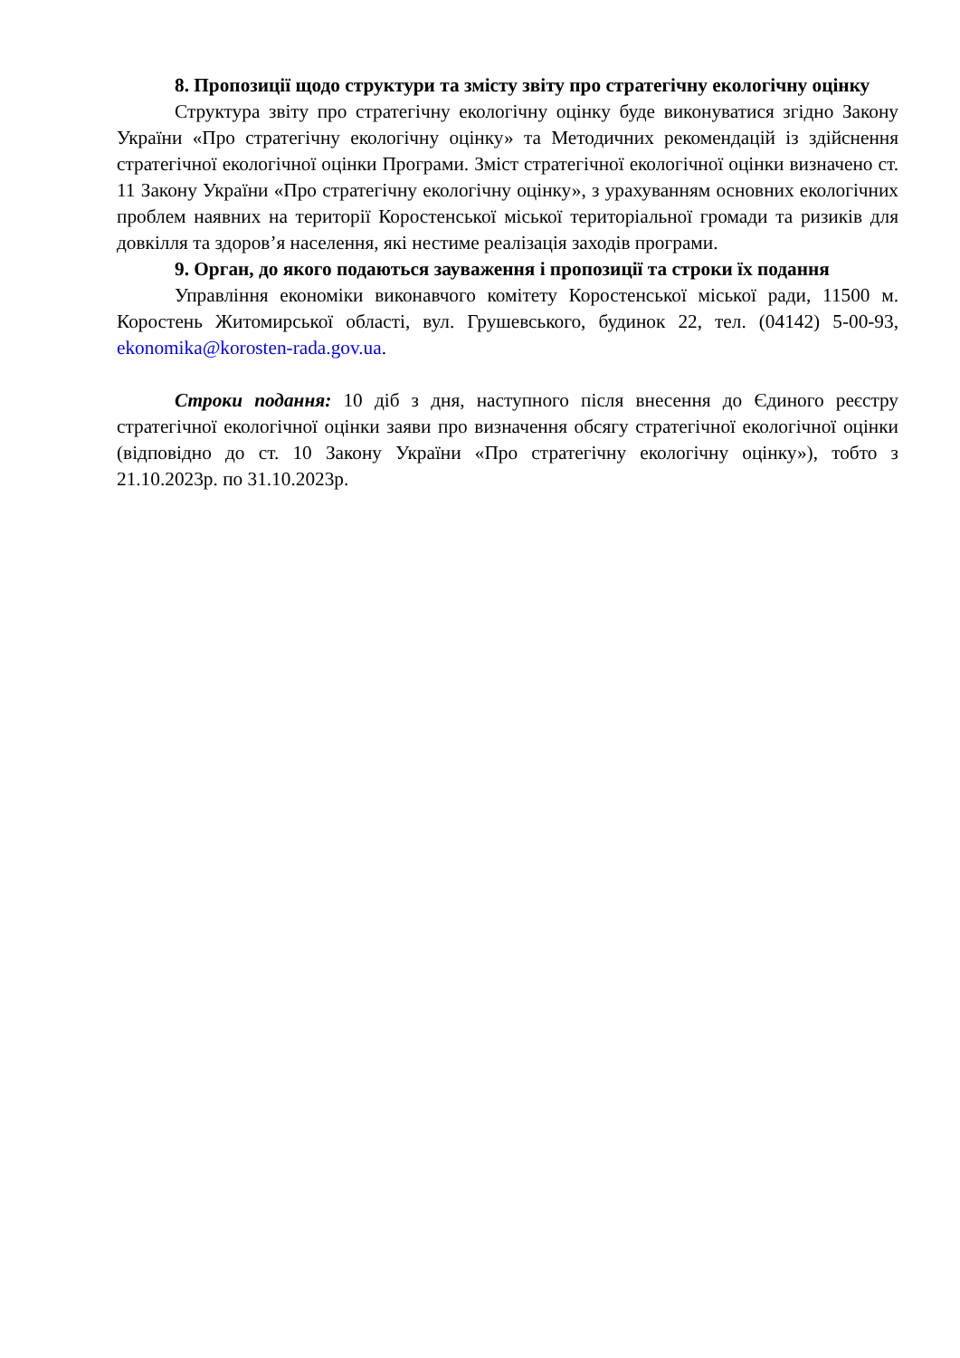8. Пропозиції щодо структури та змісту звіту про стратегічну екологічну оцінку
Структура звіту про стратегічну екологічну оцінку буде виконуватися згідно Закону України «Про стратегічну екологічну оцінку» та Методичних рекомендацій із здійснення стратегічної екологічної оцінки Програми. Зміст стратегічної екологічної оцінки визначено ст. 11 Закону України «Про стратегічну екологічну оцінку», з урахуванням основних екологічних проблем наявних на території Коростенської міської територіальної громади та ризиків для довкілля та здоров’я населення, які нестиме реалізація заходів програми.
9. Орган, до якого подаються зауваження і пропозиції та строки їх подання
Управління економіки виконавчого комітету Коростенської міської ради, 11500 м. Коростень Житомирської області, вул. Грушевського, будинок 22, тел. (04142) 5-00-93, ekonomika@korosten-rada.gov.ua.
Строки подання: 10 діб з дня, наступного після внесення до Єдиного реєстру стратегічної екологічної оцінки заяви про визначення обсягу стратегічної екологічної оцінки (відповідно до ст. 10 Закону України «Про стратегічну екологічну оцінку»), тобто з 21.10.2023р. по 31.10.2023р.